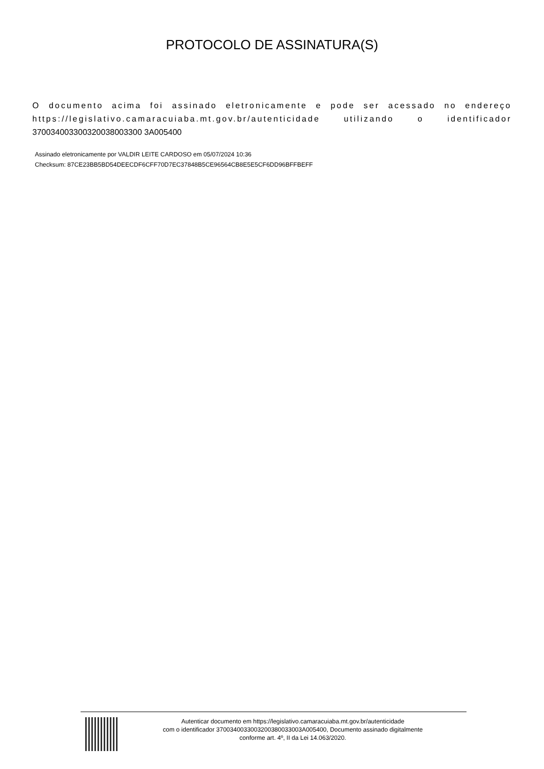PROTOCOLO DE ASSINATURA(S)
O documento acima foi assinado eletronicamente e pode ser acessado no endereço https://legislativo.camaracuiaba.mt.gov.br/autenticidade utilizando o identificador 370034003300320038003300 3A005400
Assinado eletronicamente por VALDIR LEITE CARDOSO em 05/07/2024 10:36
Checksum: 87CE23BB5BD54DEECDF6CFF70D7EC37848B5CE96564CB8E5E5CF6DD96BFFBEFF
Autenticar documento em https://legislativo.camaracuiaba.mt.gov.br/autenticidade
com o identificador 3700340033003200380033003A005400, Documento assinado digitalmente
conforme art. 4º, II da Lei 14.063/2020.